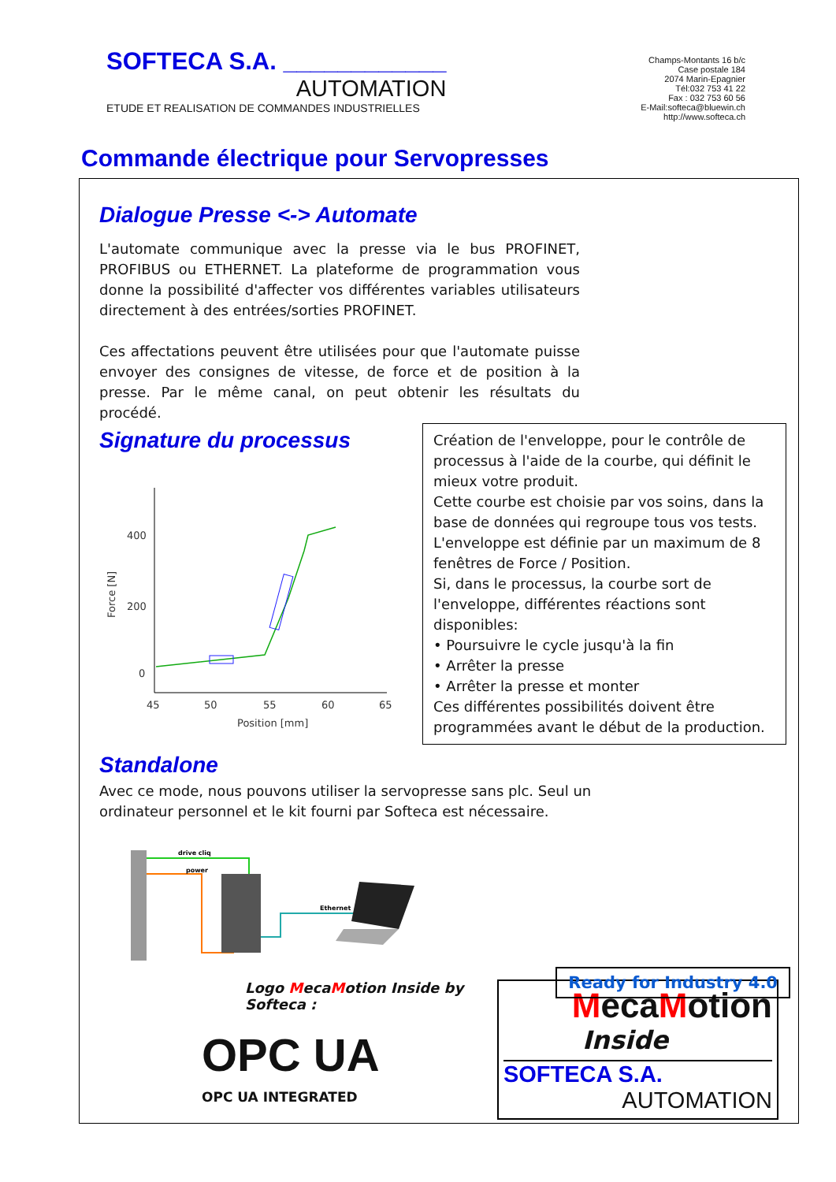SOFTECA S.A. ____________
AUTOMATION
ETUDE ET REALISATION DE COMMANDES INDUSTRIELLES
Champs-Montants 16 b/c
Case postale 184
2074 Marin-Epagnier
Tél:032 753 41 22
Fax : 032 753 60 56
E-Mail:softeca@bluewin.ch
http://www.softeca.ch
Commande électrique pour Servopresses
Dialogue Presse <-> Automate
L'automate communique avec la presse via le bus PROFINET, PROFIBUS ou ETHERNET. La plateforme de programmation vous donne la possibilité d'affecter vos différentes variables utilisateurs directement à des entrées/sorties PROFINET.
Ces affectations peuvent être utilisées pour que l'automate puisse envoyer des consignes de vitesse, de force et de position à la presse. Par le même canal, on peut obtenir les résultats du procédé.
Signature du processus
Force [N]
400
200
0
45
50
55
60
65
Position [mm]
Création de l'enveloppe, pour le contrôle de processus à l'aide de la courbe, qui définit le mieux votre produit.
Cette courbe est choisie par vos soins, dans la base de données qui regroupe tous vos tests.
L'enveloppe est définie par un maximum de 8 fenêtres de Force / Position.
Si, dans le processus, la courbe sort de l'enveloppe, différentes réactions sont disponibles:
• Poursuivre le cycle jusqu'à la fin
• Arrêter la presse
• Arrêter la presse et monter
Ces différentes possibilités doivent être programmées avant le début de la production.
Standalone
Avec ce mode, nous pouvons utiliser la servopresse sans plc. Seul un ordinateur personnel et le kit fourni par Softeca est nécessaire.
drive cliq
power
Ethernet
Ready for Industry 4.0
Logo MecaMotion Inside by Softeca :
OPC UA
OPC UA INTEGRATED
MecaMotion
Inside
SOFTECA S.A.
AUTOMATION